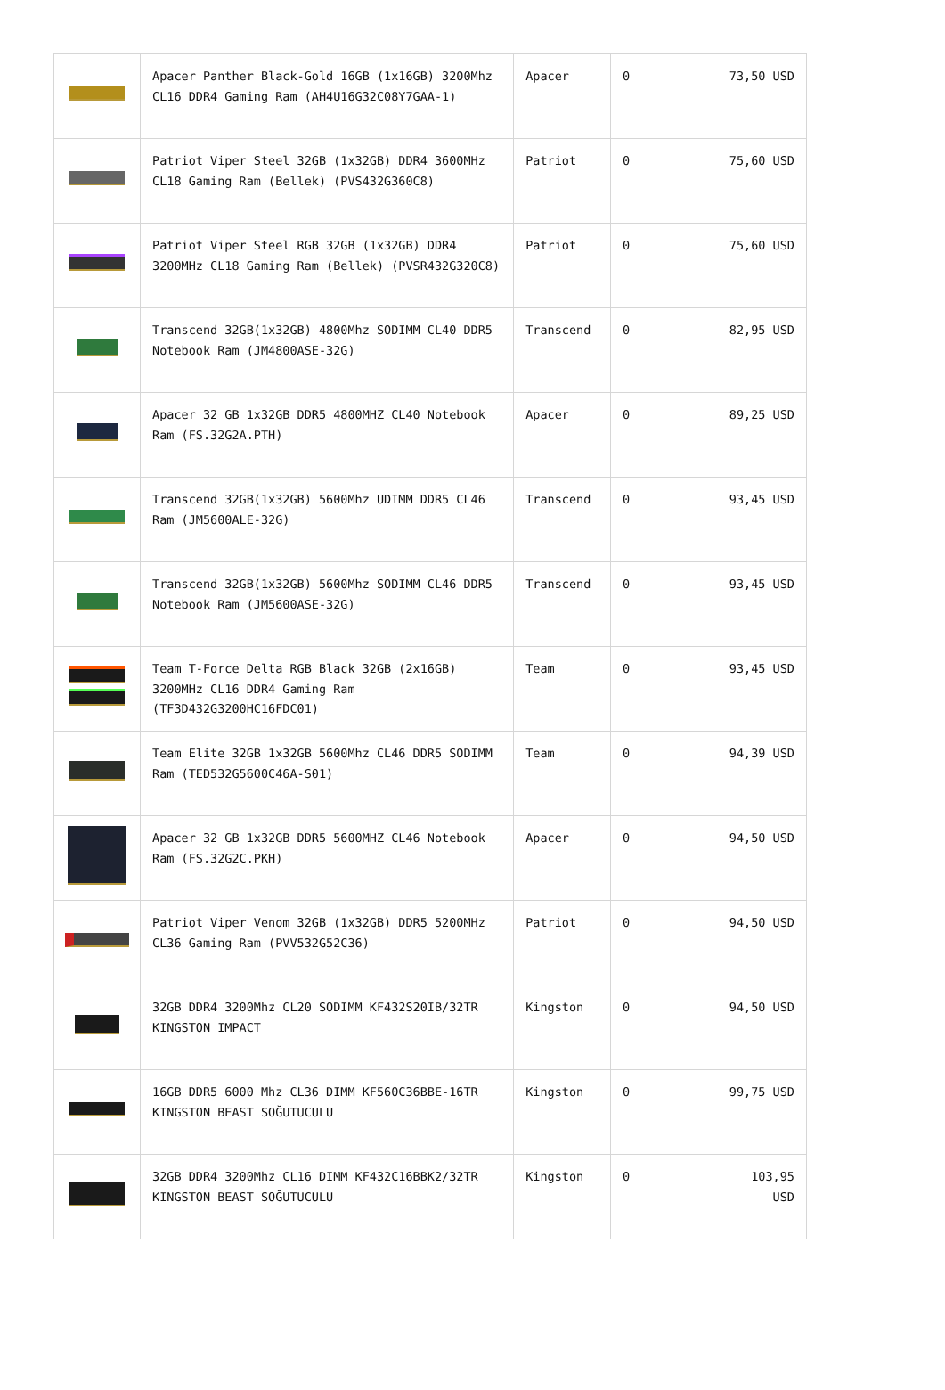| | Apacer Panther Black-Gold 16GB (1x16GB) 3200Mhz CL16 DDR4 Gaming Ram (AH4U16G32C08Y7GAA-1) | Apacer | 0 | 73,50 USD |
| | Patriot Viper Steel 32GB (1x32GB) DDR4 3600MHz CL18 Gaming Ram (Bellek) (PVS432G360C8) | Patriot | 0 | 75,60 USD |
| | Patriot Viper Steel RGB 32GB (1x32GB) DDR4 3200MHz CL18 Gaming Ram (Bellek) (PVSR432G320C8) | Patriot | 0 | 75,60 USD |
| | Transcend 32GB(1x32GB) 4800Mhz SODIMM CL40 DDR5 Notebook Ram (JM4800ASE-32G) | Transcend | 0 | 82,95 USD |
| | Apacer 32 GB 1x32GB DDR5 4800MHZ CL40 Notebook Ram (FS.32G2A.PTH) | Apacer | 0 | 89,25 USD |
| | Transcend 32GB(1x32GB) 5600Mhz UDIMM DDR5 CL46 Ram (JM5600ALE-32G) | Transcend | 0 | 93,45 USD |
| | Transcend 32GB(1x32GB) 5600Mhz SODIMM CL46 DDR5 Notebook Ram (JM5600ASE-32G) | Transcend | 0 | 93,45 USD |
| | Team T-Force Delta RGB Black 32GB (2x16GB) 3200MHz CL16 DDR4 Gaming Ram (TF3D432G3200HC16FDC01) | Team | 0 | 93,45 USD |
| | Team Elite 32GB 1x32GB 5600Mhz CL46 DDR5 SODIMM Ram (TED532G5600C46A-S01) | Team | 0 | 94,39 USD |
| | Apacer 32 GB 1x32GB DDR5 5600MHZ CL46 Notebook Ram (FS.32G2C.PKH) | Apacer | 0 | 94,50 USD |
| | Patriot Viper Venom 32GB (1x32GB) DDR5 5200MHz CL36 Gaming Ram (PVV532G52C36) | Patriot | 0 | 94,50 USD |
| | 32GB DDR4 3200Mhz CL20 SODIMM KF432S20IB/32TR KINGSTON IMPACT | Kingston | 0 | 94,50 USD |
| | 16GB DDR5 6000 Mhz CL36 DIMM KF560C36BBE-16TR KINGSTON BEAST SOĞUTUCULU | Kingston | 0 | 99,75 USD |
| | 32GB DDR4 3200Mhz CL16 DIMM KF432C16BBK2/32TR KINGSTON BEAST SOĞUTUCULU | Kingston | 0 | 103,95 USD |